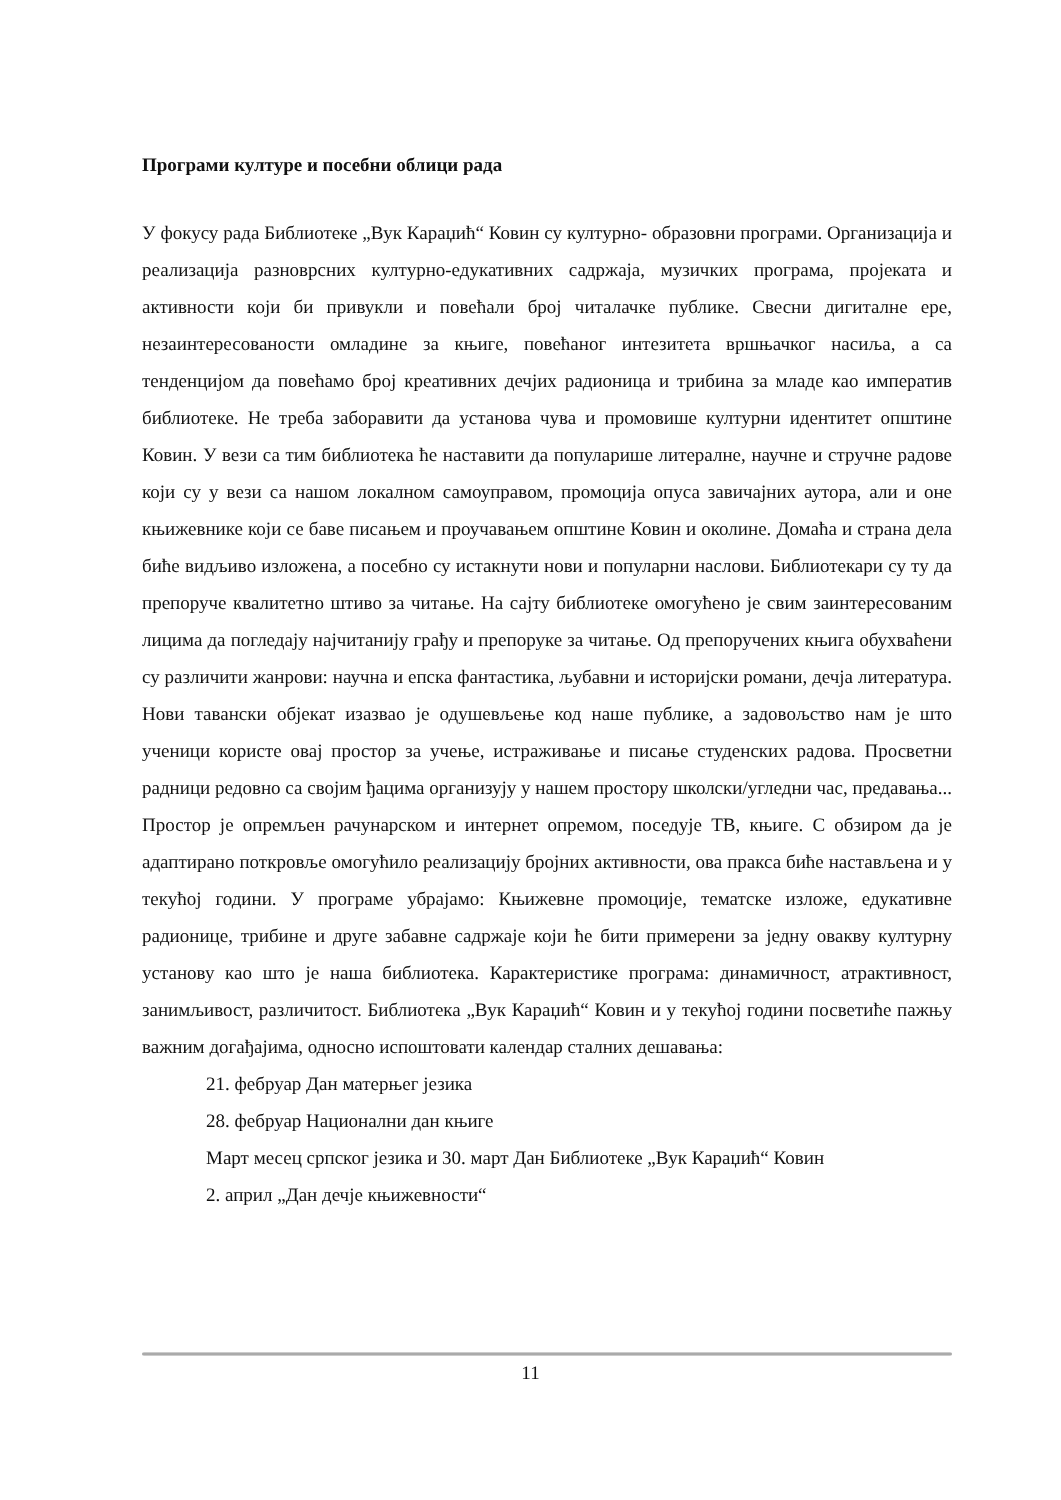Програми културе и посебни облици рада
У фокусу рада Библиотеке „Вук Караџић“ Ковин су културно- образовни програми. Организација и реализација разноврсних културно-едукативних садржаја, музичких програма, пројеката и активности који би привукли и повећали број читалачке публике. Свесни дигиталне ере, незаинтересованости омладине за књиге, повећаног интезитета вршњачког насиља, а са тенденцијом да повећамо број креативних дечјих радионица и трибина за младе као императив библиотеке. Не треба заборавити да установа чува и промовише културни идентитет општине Ковин. У вези са тим библиотека ће наставити да популарише литералне, научне и стручне радове који су у вези са нашом локалном самоуправом, промоција опуса завичајних аутора, али и оне књижевнике који се баве писањем и проучавањем општине Ковин и околине. Домаћа и страна дела биће видљиво изложена, а посебно су истакнути нови и популарни наслови. Библиотекари су ту да препоруче квалитетно штиво за читање. На сајту библиотеке омогућено је свим заинтересованим лицима да погледају најчитанију грађу и препоруке за читање. Од препоручених књига обухваћени су различити жанрови: научна и епска фантастика, љубавни и историјски романи, дечја литература. Нови тавански објекат изазвао је одушевљење код наше публике, а задовољство нам је што ученици користе овај простор за учење, истраживање и писање студенских радова. Просветни радници редовно са својим ђацима организују у нашем простору школски/угледни час, предавања... Простор је опремљен рачунарском и интернет опремом, поседује ТВ, књиге. С обзиром да је адаптирано поткровље омогућило реализацију бројних активности, ова пракса биће настављена и у текућој години. У програме убрајамо: Књижевне промоције, тематске изложе, едукативне радионице, трибине и друге забавне садржаје који ће бити примерени за једну овакву културну установу као што је наша библиотека. Карактеристике програма: динамичност, атрактивност, занимљивост, различитост. Библиотека „Вук Караџић“ Ковин и у текућој години посветиће пажњу важним догађајима, односно испоштовати календар сталних дешавања:
21. фебруар Дан матерњег језика
28. фебруар Национални дан књиге
Март месец српског језика и 30. март Дан Библиотеке „Вук Караџић“ Ковин
2. април „Дан дечје књижевности“
11